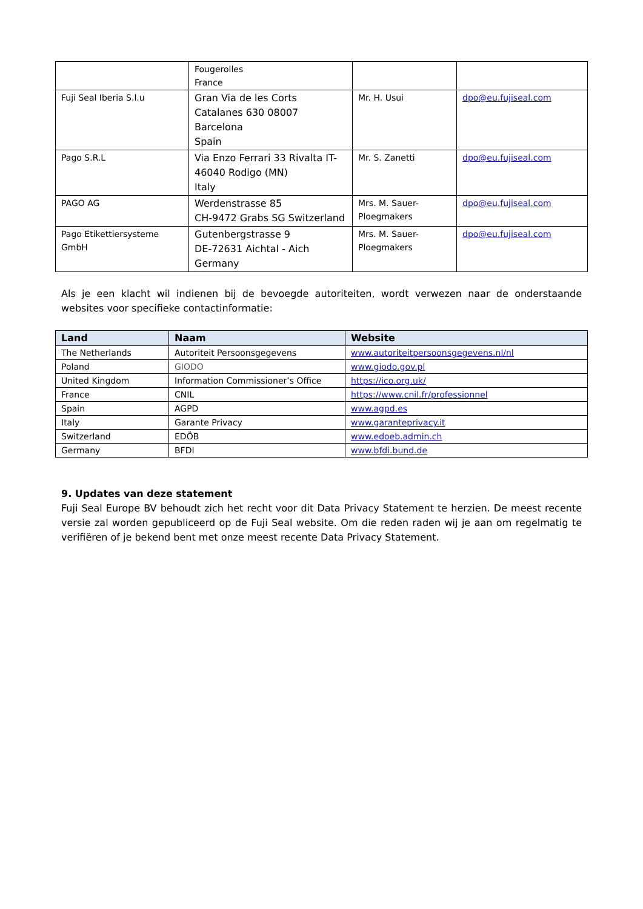| | Fougerolles France | | |
| Fuji Seal Iberia S.l.u | Gran Via de les Corts Catalanes 630 08007 Barcelona Spain | Mr. H. Usui | dpo@eu.fujiseal.com |
| Pago S.R.L | Via Enzo Ferrari 33 Rivalta IT-46040 Rodigo (MN) Italy | Mr. S. Zanetti | dpo@eu.fujiseal.com |
| PAGO AG | Werdenstrasse 85 CH-9472 Grabs SG Switzerland | Mrs. M. Sauer-Ploegmakers | dpo@eu.fujiseal.com |
| Pago Etikettiersysteme GmbH | Gutenbergstrasse 9 DE-72631 Aichtal - Aich Germany | Mrs. M. Sauer-Ploegmakers | dpo@eu.fujiseal.com |
Als je een klacht wil indienen bij de bevoegde autoriteiten, wordt verwezen naar de onderstaande websites voor specifieke contactinformatie:
| Land | Naam | Website |
| --- | --- | --- |
| The Netherlands | Autoriteit Persoonsgegevens | www.autoriteitpersoonsgegevens.nl/nl |
| Poland | GIODO | www.giodo.gov.pl |
| United Kingdom | Information Commissioner’s Office | https://ico.org.uk/ |
| France | CNIL | https://www.cnil.fr/professionnel |
| Spain | AGPD | www.agpd.es |
| Italy | Garante Privacy | www.garanteprivacy.it |
| Switzerland | EDÖB | www.edoeb.admin.ch |
| Germany | BFDI | www.bfdi.bund.de |
9. Updates van deze statement
Fuji Seal Europe BV behoudt zich het recht voor dit Data Privacy Statement te herzien. De meest recente versie zal worden gepubliceerd op de Fuji Seal website. Om die reden raden wij je aan om regelmatig te verifiëren of je bekend bent met onze meest recente Data Privacy Statement.